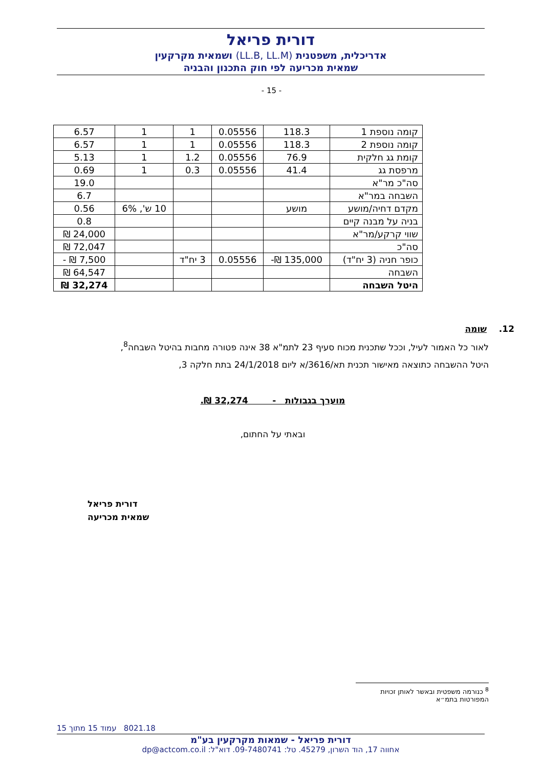דורית פריאל
אדריכלית, משפטנית (LL.B, LL.M) ושמאית מקרקעין
שמאית מכריעה לפי חוק התכנון והבניה
- 15 -
| קומה נוספת 1 | 118.3 | 0.05556 | 1 | 1 | 6.57 |
| קומה נוספת 2 | 118.3 | 0.05556 | 1 | 1 | 6.57 |
| קומת גג חלקית | 76.9 | 0.05556 | 1.2 | 1 | 5.13 |
| מרפסת גג | 41.4 | 0.05556 | 0.3 | 1 | 0.69 |
| סה"כ מר"א | | | | | 19.0 |
| השבחה במר"א | | | | | 6.7 |
| מקדם דחיה/מושע | מושע | | | 10 ש', 6% | 0.56 |
| בניה על מבנה קיים | | | | | 0.8 |
| שווי קרקע/מר"א | | | | | 24,000 ₪ |
| סה"כ | | | | | 72,047 ₪ |
| כופר חניה (3 יח"ד) | 135,000 ₪- | 0.05556 | 3 יח"ד | | 7,500 ₪ - |
| השבחה | | | | | 64,547 ₪ |
| היטל השבחה | | | | | 32,274 ₪ |
12. שומה
לאור כל האמור לעיל, וככל שתכנית מכוח סעיף 23 לתמ"א 38 אינה פטורה מחבות בהיטל השבחה<sup>8</sup>,
היטל ההשבחה כתוצאה מאישור תכנית תא/3616/א ליום 24/1/2018 בתת חלקה 3,
מוערך בגבולות - 32,274 ₪.
ובאתי על החתום,
דורית פריאל
שמאית מכריעה
<sup>8</sup> כנורמה משפטית ובאשר לאותן זכויות המפורטות בתמ״א
8021.18 עמוד 15 מתוך 15
דורית פריאל - שמאות מקרקעין בע"מ
אחווה 17, הוד השרון, 45279. טל: 09-7480741. דוא"ל: dp@actcom.co.il